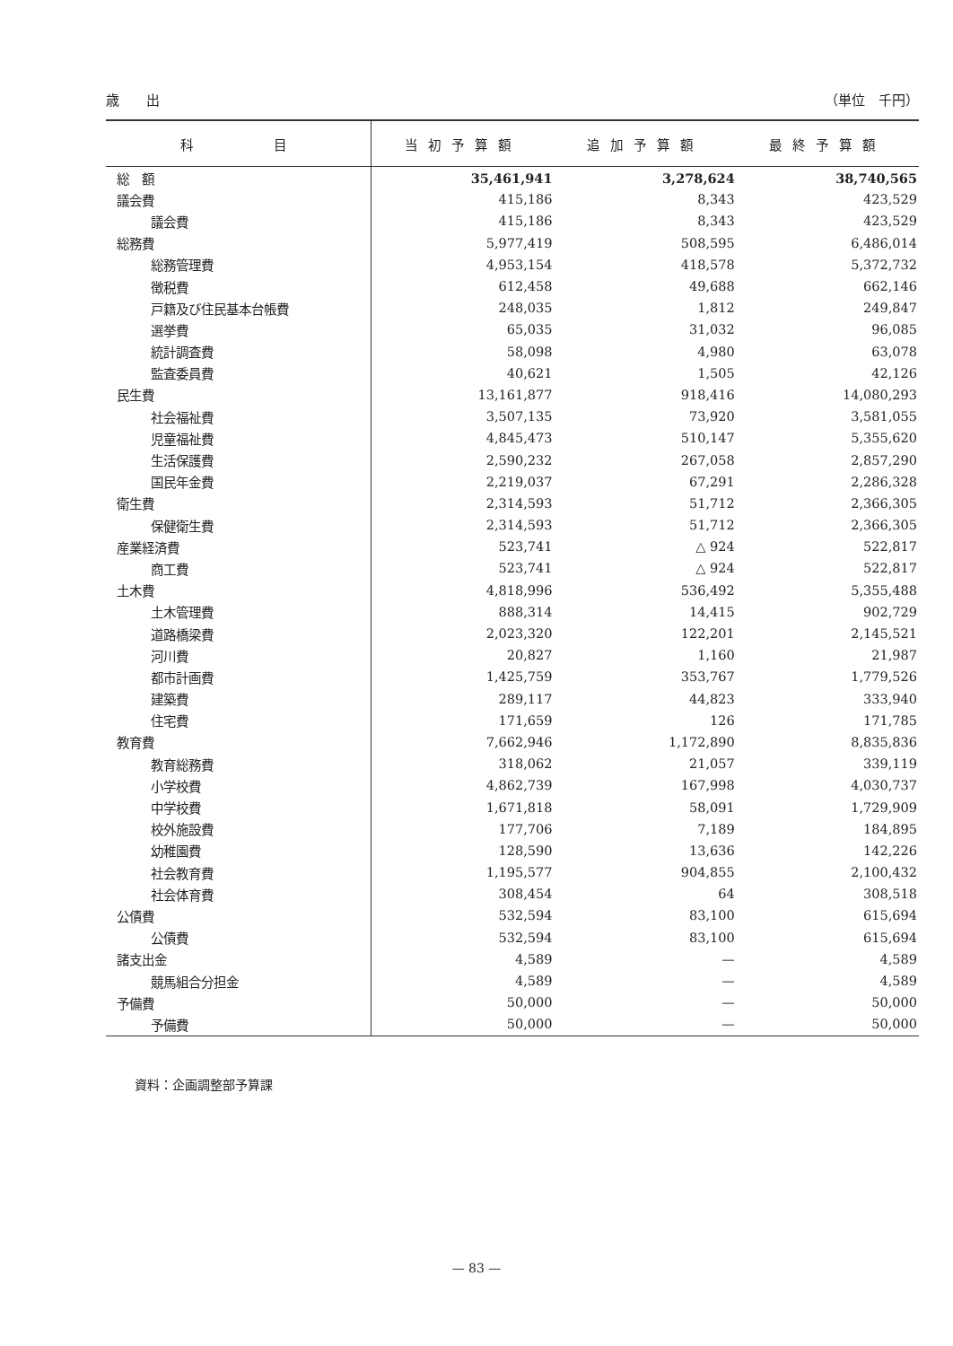歳　　出 （単位　千円）
| 科 目 | 当初予算額 | 追加予算額 | 最終予算額 |
| --- | --- | --- | --- |
| 総 額 | 35,461,941 | 3,278,624 | 38,740,565 |
| 議会費 | 415,186 | 8,343 | 423,529 |
| 議会費 | 415,186 | 8,343 | 423,529 |
| 総務費 | 5,977,419 | 508,595 | 6,486,014 |
| 総務管理費 | 4,953,154 | 418,578 | 5,372,732 |
| 徴税費 | 612,458 | 49,688 | 662,146 |
| 戸籍及び住民基本台帳費 | 248,035 | 1,812 | 249,847 |
| 選挙費 | 65,035 | 31,032 | 96,085 |
| 統計調査費 | 58,098 | 4,980 | 63,078 |
| 監査委員費 | 40,621 | 1,505 | 42,126 |
| 民生費 | 13,161,877 | 918,416 | 14,080,293 |
| 社会福祉費 | 3,507,135 | 73,920 | 3,581,055 |
| 児童福祉費 | 4,845,473 | 510,147 | 5,355,620 |
| 生活保護費 | 2,590,232 | 267,058 | 2,857,290 |
| 国民年金費 | 2,219,037 | 67,291 | 2,286,328 |
| 衛生費 | 2,314,593 | 51,712 | 2,366,305 |
| 保健衛生費 | 2,314,593 | 51,712 | 2,366,305 |
| 産業経済費 | 523,741 | △ 924 | 522,817 |
| 商工費 | 523,741 | △ 924 | 522,817 |
| 土木費 | 4,818,996 | 536,492 | 5,355,488 |
| 土木管理費 | 888,314 | 14,415 | 902,729 |
| 道路橋梁費 | 2,023,320 | 122,201 | 2,145,521 |
| 河川費 | 20,827 | 1,160 | 21,987 |
| 都市計画費 | 1,425,759 | 353,767 | 1,779,526 |
| 建築費 | 289,117 | 44,823 | 333,940 |
| 住宅費 | 171,659 | 126 | 171,785 |
| 教育費 | 7,662,946 | 1,172,890 | 8,835,836 |
| 教育総務費 | 318,062 | 21,057 | 339,119 |
| 小学校費 | 4,862,739 | 167,998 | 4,030,737 |
| 中学校費 | 1,671,818 | 58,091 | 1,729,909 |
| 校外施設費 | 177,706 | 7,189 | 184,895 |
| 幼稚園費 | 128,590 | 13,636 | 142,226 |
| 社会教育費 | 1,195,577 | 904,855 | 2,100,432 |
| 社会体育費 | 308,454 | 64 | 308,518 |
| 公債費 | 532,594 | 83,100 | 615,694 |
| 公債費 | 532,594 | 83,100 | 615,694 |
| 諸支出金 | 4,589 | — | 4,589 |
| 競馬組合分担金 | 4,589 | — | 4,589 |
| 予備費 | 50,000 | — | 50,000 |
| 予備費 | 50,000 | — | 50,000 |
資料：企画調整部予算課
— 83 —